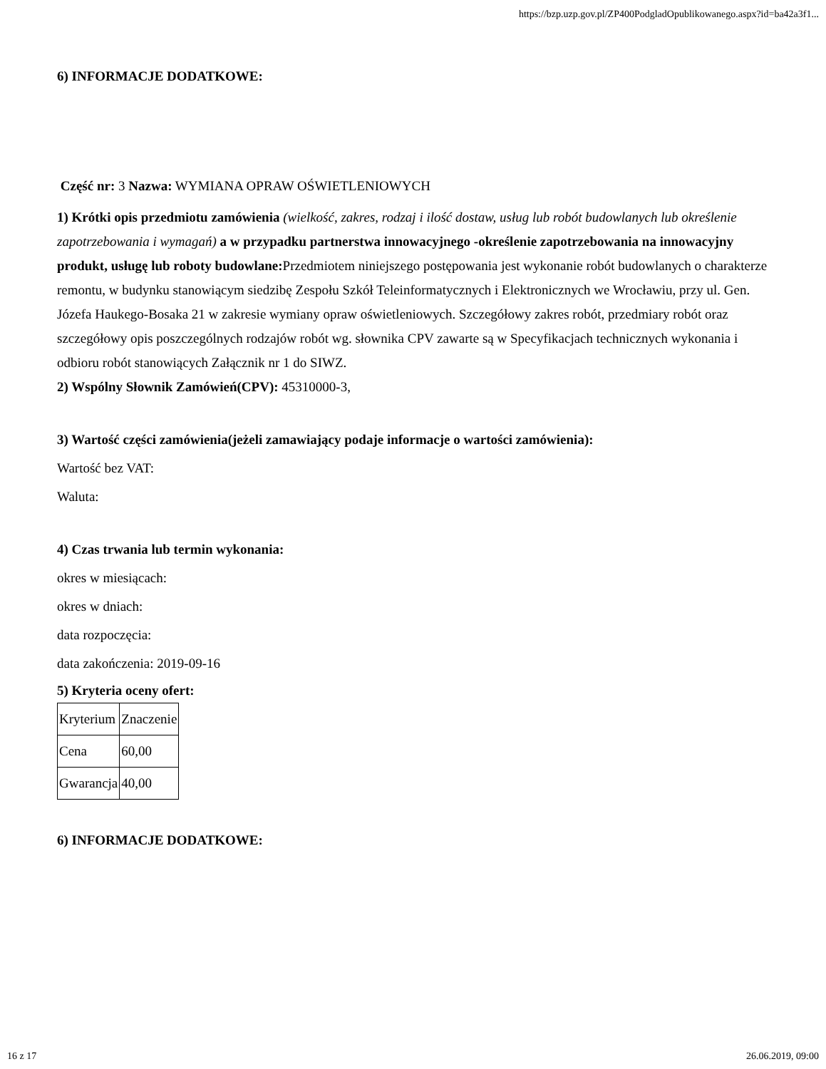https://bzp.uzp.gov.pl/ZP400PodgladOpublikowanego.aspx?id=ba42a3f1...
6) INFORMACJE DODATKOWE:
Część nr: 3 Nazwa: WYMIANA OPRAW OŚWIETLENIOWYCH
1) Krótki opis przedmiotu zamówienia (wielkość, zakres, rodzaj i ilość dostaw, usług lub robót budowlanych lub określenie zapotrzebowania i wymagań) a w przypadku partnerstwa innowacyjnego -określenie zapotrzebowania na innowacyjny produkt, usługę lub roboty budowlane: Przedmiotem niniejszego postępowania jest wykonanie robót budowlanych o charakterze remontu, w budynku stanowiącym siedzibę Zespołu Szkół Teleinformatycznych i Elektronicznych we Wrocławiu, przy ul. Gen. Józefa Haukego-Bosaka 21 w zakresie wymiany opraw oświetleniowych. Szczegółowy zakres robót, przedmiary robót oraz szczegółowy opis poszczególnych rodzajów robót wg. słownika CPV zawarte są w Specyfikacjach technicznych wykonania i odbioru robót stanowiących Załącznik nr 1 do SIWZ.
2) Wspólny Słownik Zamówień(CPV): 45310000-3,
3) Wartość części zamówienia(jeżeli zamawiający podaje informacje o wartości zamówienia):
Wartość bez VAT:
Waluta:
4) Czas trwania lub termin wykonania:
okres w miesiącach:
okres w dniach:
data rozpoczęcia:
data zakończenia: 2019-09-16
5) Kryteria oceny ofert:
| Kryterium | Znaczenie |
| Cena | 60,00 |
| Gwarancja | 40,00 |
6) INFORMACJE DODATKOWE:
16 z 17 26.06.2019, 09:00